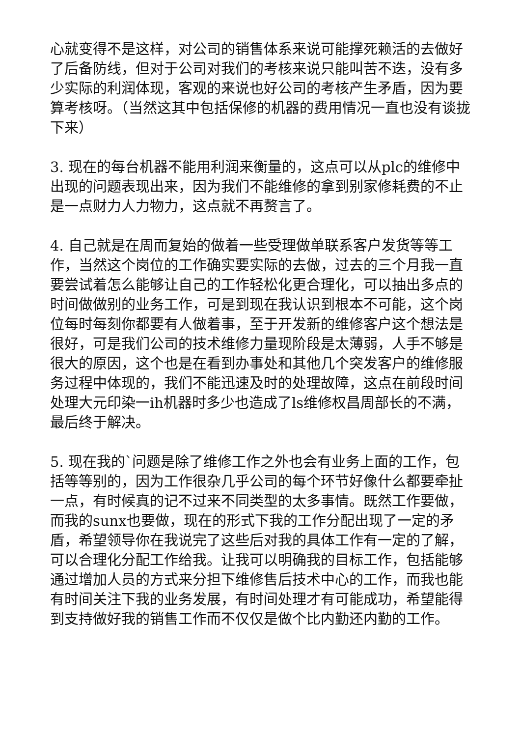心就变得不是这样，对公司的销售体系来说可能撑死赖活的去做好了后备防线，但对于公司对我们的考核来说只能叫苦不迭，没有多少实际的利润体现，客观的来说也好公司的考核产生矛盾，因为要算考核呀。（当然这其中包括保修的机器的费用情况一直也没有谈拢下来）
3. 现在的每台机器不能用利润来衡量的，这点可以从plc的维修中出现的问题表现出来，因为我们不能维修的拿到别家修耗费的不止是一点财力人力物力，这点就不再赘言了。
4. 自己就是在周而复始的做着一些受理做单联系客户发货等等工作，当然这个岗位的工作确实要实际的去做，过去的三个月我一直要尝试着怎么能够让自己的工作轻松化更合理化，可以抽出多点的时间做做别的业务工作，可是到现在我认识到根本不可能，这个岗位每时每刻你都要有人做着事，至于开发新的维修客户这个想法是很好，可是我们公司的技术维修力量现阶段是太薄弱，人手不够是很大的原因，这个也是在看到办事处和其他几个突发客户的维修服务过程中体现的，我们不能迅速及时的处理故障，这点在前段时间处理大元印染一ih机器时多少也造成了ls维修权昌周部长的不满，最后终于解决。
5. 现在我的`问题是除了维修工作之外也会有业务上面的工作，包括等等别的，因为工作很杂几乎公司的每个环节好像什么都要牵扯一点，有时候真的记不过来不同类型的太多事情。既然工作要做，而我的sunx也要做，现在的形式下我的工作分配出现了一定的矛盾，希望领导你在我说完了这些后对我的具体工作有一定的了解，可以合理化分配工作给我。让我可以明确我的目标工作，包括能够通过增加人员的方式来分担下维修售后技术中心的工作，而我也能有时间关注下我的业务发展，有时间处理才有可能成功，希望能得到支持做好我的销售工作而不仅仅是做个比内勤还内勤的工作。